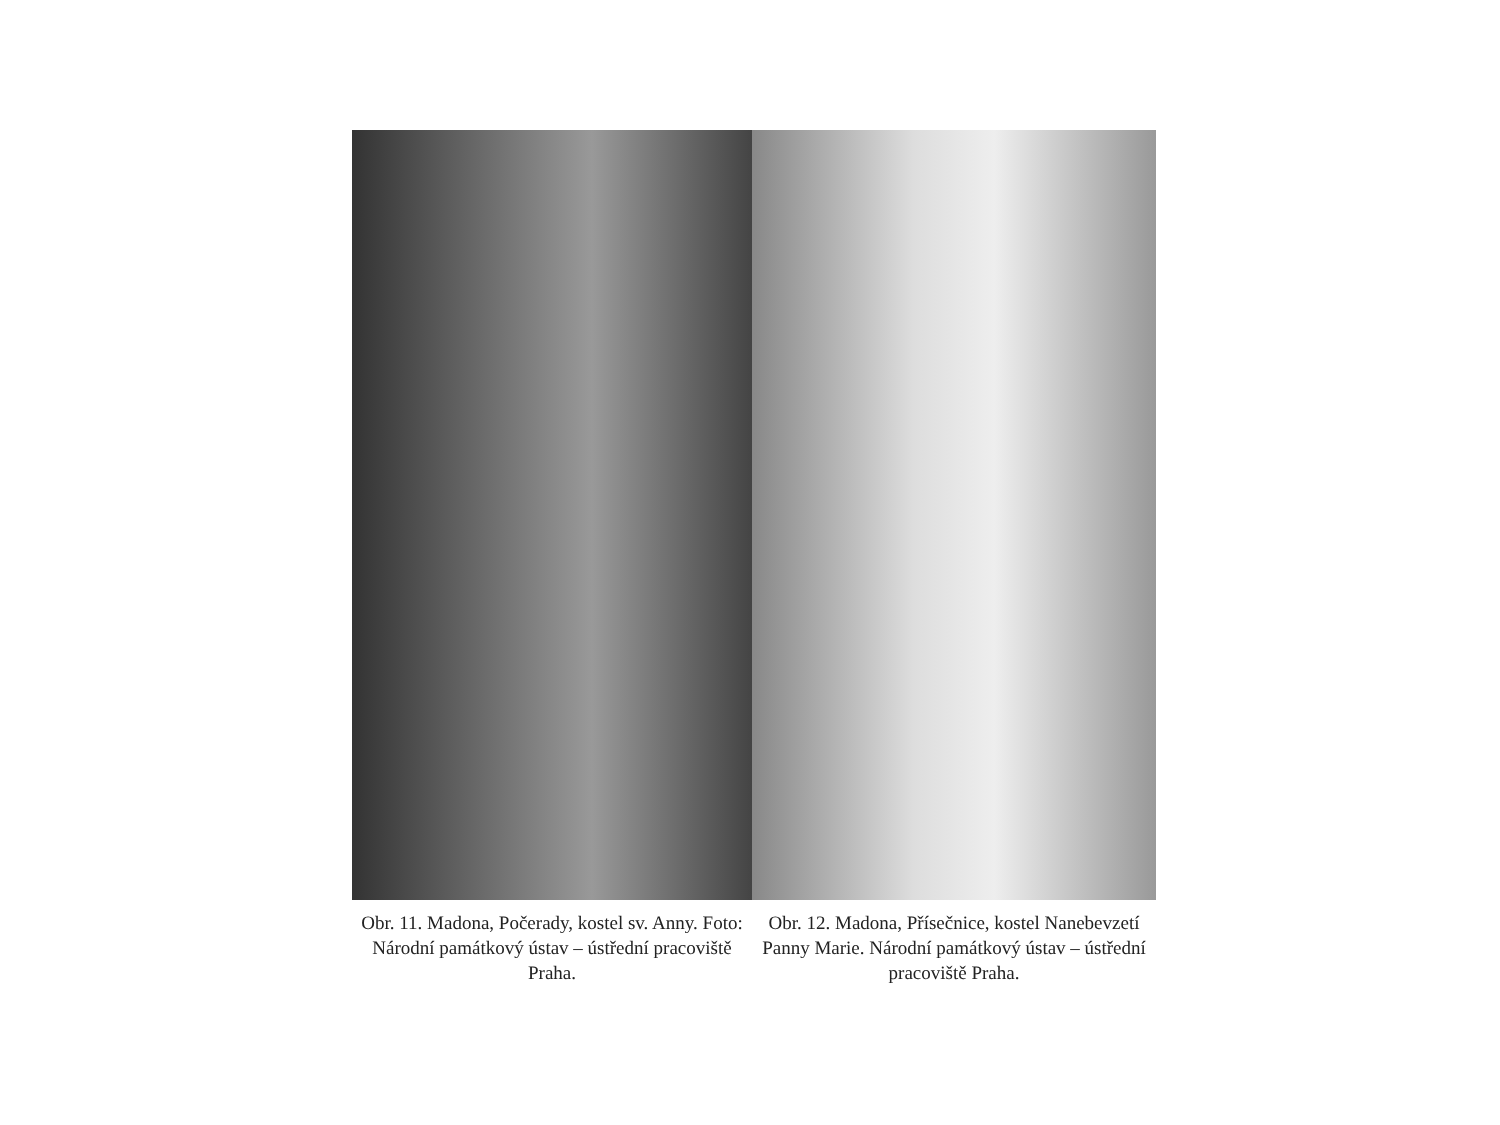Obr. 11. Madona, Počerady, kostel sv. Anny. Foto: Národní památkový ústav – ústřední pracoviště Praha.
Obr. 12. Madona, Přísečnice, kostel Nanebevzetí Panny Marie. Národní památkový ústav – ústřední pracoviště Praha.